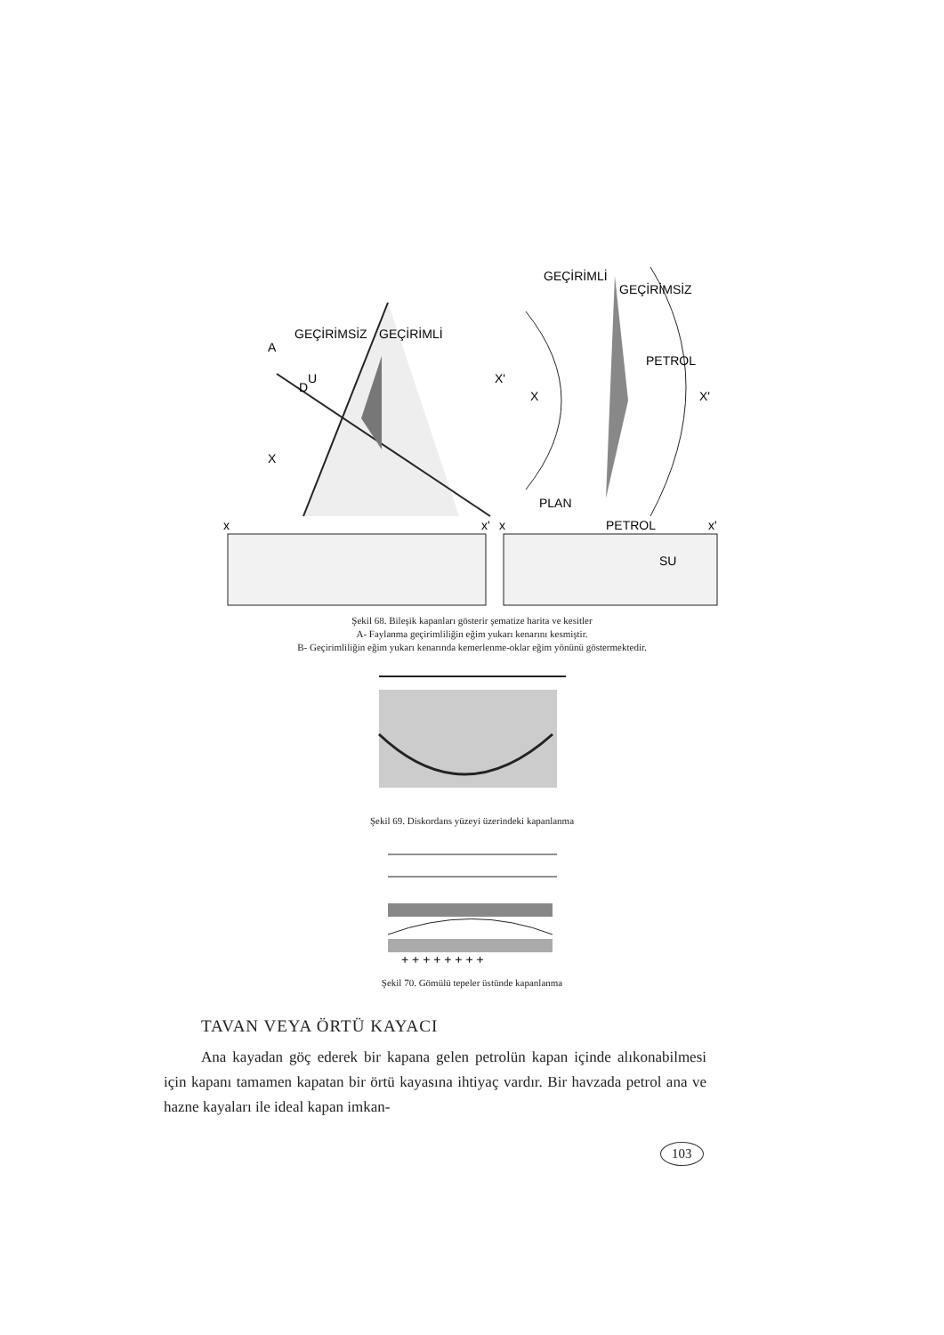GEÇİRİMSİZ
GEÇİRİMLİ
A
D
U
X
X'
GEÇİRİMLİ
GEÇİRİMSİZ
PETROL
X
X'
PLAN
x
x'
x
PETROL
x'
SU
Şekil 68. Bileşik kapanları gösterir şematize harita ve kesitler
A- Faylanma geçirimliliğin eğim yukarı kenarını kesmiştir.
B- Geçirimliliğin eğim yukarı kenarında kemerlenme-oklar eğim yönünü göstermektedir.
Şekil 69. Diskordans yüzeyi üzerindeki kapanlanma
+ + + + + + + +
Şekil 70. Gömülü tepeler üstünde kapanlanma
TAVAN VEYA ÖRTÜ KAYACI
Ana kayadan göç ederek bir kapana gelen petrolün kapan içinde alıkonabilmesi için kapanı tamamen kapatan bir örtü kayasına ihtiyaç vardır. Bir havzada petrol ana ve hazne kayaları ile ideal kapan imkan-
103